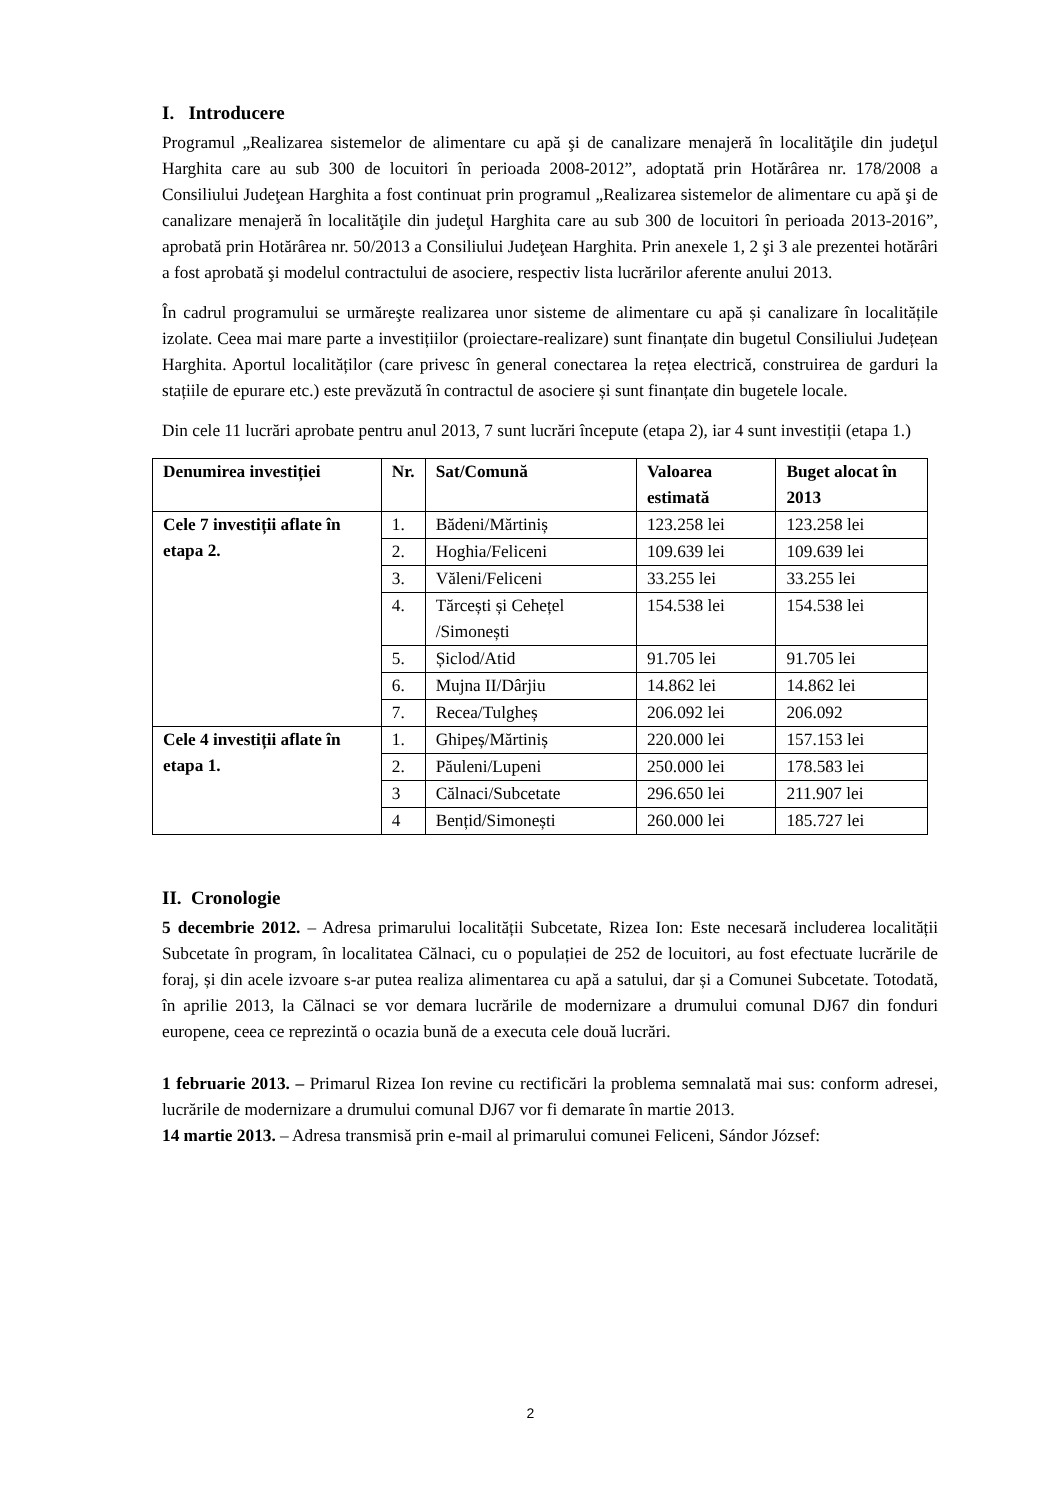I. Introducere
Programul „Realizarea sistemelor de alimentare cu apă şi de canalizare menajeră în localităţile din judeţul Harghita care au sub 300 de locuitori în perioada 2008-2012”, adoptată prin Hotărârea nr. 178/2008 a Consiliului Judeţean Harghita a fost continuat prin programul „Realizarea sistemelor de alimentare cu apă şi de canalizare menajeră în localităţile din judeţul Harghita care au sub 300 de locuitori în perioada 2013-2016”, aprobată prin Hotărârea nr. 50/2013 a Consiliului Judeţean Harghita. Prin anexele 1, 2 şi 3 ale prezentei hotărâri a fost aprobată şi modelul contractului de asociere, respectiv lista lucrărilor aferente anului 2013.
În cadrul programului se urmăreşte realizarea unor sisteme de alimentare cu apă și canalizare în localitățile izolate. Ceea mai mare parte a investițiilor (proiectare-realizare) sunt finanțate din bugetul Consiliului Județean Harghita. Aportul localităților (care privesc în general conectarea la rețea electrică, construirea de garduri la stațiile de epurare etc.) este prevăzută în contractul de asociere și sunt finanțate din bugetele locale.
Din cele 11 lucrări aprobate pentru anul 2013, 7 sunt lucrări începute (etapa 2), iar 4 sunt investiții (etapa 1.)
| Denumirea investiției | Nr. | Sat/Comună | Valoarea estimată | Buget alocat în 2013 |
| --- | --- | --- | --- | --- |
| Cele 7 investiții aflate în etapa 2. | 1. | Bădeni/Mărtiniș | 123.258 lei | 123.258 lei |
| | 2. | Hoghia/Feliceni | 109.639 lei | 109.639 lei |
| | 3. | Văleni/Feliceni | 33.255 lei | 33.255 lei |
| | 4. | Tărcești și Cehețel /Simonești | 154.538 lei | 154.538 lei |
| | 5. | Șiclod/Atid | 91.705 lei | 91.705 lei |
| | 6. | Mujna II/Dârjiu | 14.862 lei | 14.862 lei |
| | 7. | Recea/Tulgheș | 206.092 lei | 206.092 |
| Cele 4 investiții aflate în etapa 1. | 1. | Ghipeș/Mărtiniș | 220.000 lei | 157.153 lei |
| | 2. | Păuleni/Lupeni | 250.000 lei | 178.583 lei |
| | 3 | Călnaci/Subcetate | 296.650 lei | 211.907 lei |
| | 4 | Bențid/Simonești | 260.000 lei | 185.727 lei |
II. Cronologie
5 decembrie 2012. – Adresa primarului localității Subcetate, Rizea Ion: Este necesară includerea localității Subcetate în program, în localitatea Călnaci, cu o populației de 252 de locuitori, au fost efectuate lucrările de foraj, și din acele izvoare s-ar putea realiza alimentarea cu apă a satului, dar și a Comunei Subcetate. Totodată, în aprilie 2013, la Călnaci se vor demara lucrările de modernizare a drumului comunal DJ67 din fonduri europene, ceea ce reprezintă o ocazia bună de a executa cele două lucrări.
1 februarie 2013. – Primarul Rizea Ion revine cu rectificări la problema semnalată mai sus: conform adresei, lucrările de modernizare a drumului comunal DJ67 vor fi demarate în martie 2013.
14 martie 2013. – Adresa transmisă prin e-mail al primarului comunei Feliceni, Sándor József:
2